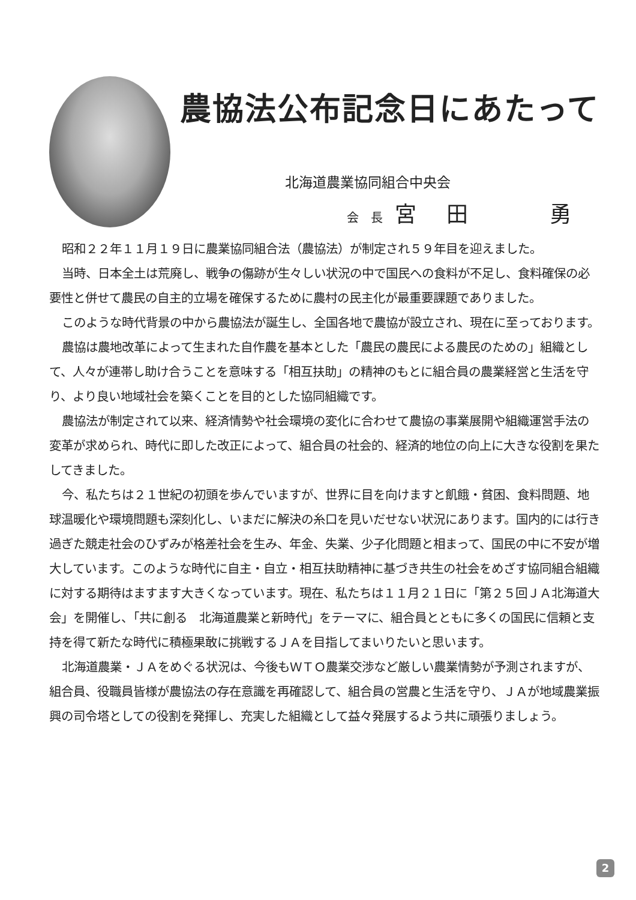農協法公布記念日にあたって
北海道農業協同組合中央会
会　長 宮田　勇
昭和２２年１１月１９日に農業協同組合法（農協法）が制定され５９年目を迎えました。
当時、日本全土は荒廃し、戦争の傷跡が生々しい状況の中で国民への食料が不足し、食料確保の必要性と併せて農民の自主的立場を確保するために農村の民主化が最重要課題でありました。
このような時代背景の中から農協法が誕生し、全国各地で農協が設立され、現在に至っております。
農協は農地改革によって生まれた自作農を基本とした「農民の農民による農民のための」組織として、人々が連帯し助け合うことを意味する「相互扶助」の精神のもとに組合員の農業経営と生活を守り、より良い地域社会を築くことを目的とした協同組織です。
農協法が制定されて以来、経済情勢や社会環境の変化に合わせて農協の事業展開や組織運営手法の変革が求められ、時代に即した改正によって、組合員の社会的、経済的地位の向上に大きな役割を果たしてきました。
今、私たちは２１世紀の初頭を歩んでいますが、世界に目を向けますと飢餓・貧困、食料問題、地球温暖化や環境問題も深刻化し、いまだに解決の糸口を見いだせない状況にあります。国内的には行き過ぎた競走社会のひずみが格差社会を生み、年金、失業、少子化問題と相まって、国民の中に不安が増大しています。このような時代に自主・自立・相互扶助精神に基づき共生の社会をめざす協同組合組織に対する期待はますます大きくなっています。現在、私たちは１１月２１日に「第２５回ＪＡ北海道大会」を開催し、「共に創る　北海道農業と新時代」をテーマに、組合員とともに多くの国民に信頼と支持を得て新たな時代に積極果敢に挑戦するＪＡを目指してまいりたいと思います。
北海道農業・ＪＡをめぐる状況は、今後もＷＴＯ農業交渉など厳しい農業情勢が予測されますが、組合員、役職員皆様が農協法の存在意識を再確認して、組合員の営農と生活を守り、ＪＡが地域農業振興の司令塔としての役割を発揮し、充実した組織として益々発展するよう共に頑張りましょう。
2